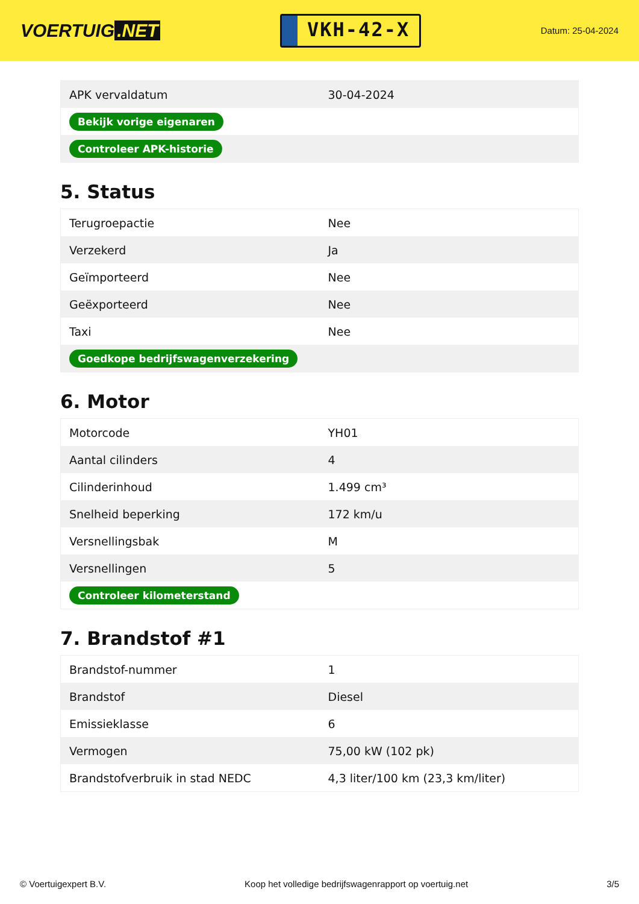VOERTUIG.NET
VKH-42-X
Datum: 25-04-2024
| APK vervaldatum | 30-04-2024 |
| Bekijk vorige eigenaren | |
| Controleer APK-historie | |
5. Status
| Terugroepactie | Nee |
| Verzekerd | Ja |
| Geïmporteerd | Nee |
| Geëxporteerd | Nee |
| Taxi | Nee |
| Goedkope bedrijfswagenverzekering | |
6. Motor
| Motorcode | YH01 |
| Aantal cilinders | 4 |
| Cilinderinhoud | 1.499 cm³ |
| Snelheid beperking | 172 km/u |
| Versnellingsbak | M |
| Versnellingen | 5 |
| Controleer kilometerstand | |
7. Brandstof #1
| Brandstof-nummer | 1 |
| Brandstof | Diesel |
| Emissieklasse | 6 |
| Vermogen | 75,00 kW (102 pk) |
| Brandstofverbruik in stad NEDC | 4,3 liter/100 km (23,3 km/liter) |
© Voertuigexpert B.V. Koop het volledige bedrijfswagenrapport op voertuig.net 3/5